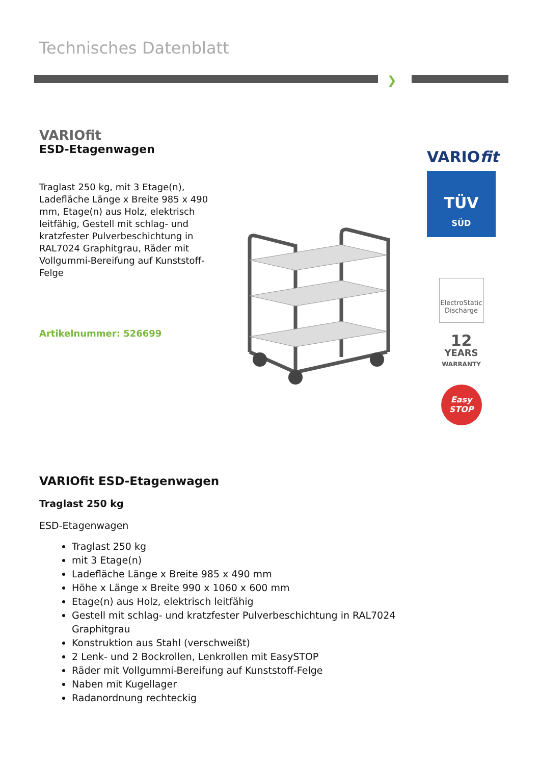Technisches Datenblatt
❯
VARIOfit
ESD-Etagenwagen
Traglast 250 kg, mit 3 Etage(n), Ladefläche Länge x Breite 985 x 490 mm, Etage(n) aus Holz, elektrisch leitfähig, Gestell mit schlag- und kratzfester Pulverbeschichtung in RAL7024 Graphitgrau, Räder mit Vollgummi-Bereifung auf Kunststoff-Felge
Artikelnummer: 526699
VARIOfit
TÜV
SÜD
ElectroStatic Discharge
12
YEARS
WARRANTY
Easy
STOP
VARIOfit ESD-Etagenwagen
Traglast 250 kg
ESD-Etagenwagen
Traglast 250 kg
mit 3 Etage(n)
Ladefläche Länge x Breite 985 x 490 mm
Höhe x Länge x Breite 990 x 1060 x 600 mm
Etage(n) aus Holz, elektrisch leitfähig
Gestell mit schlag- und kratzfester Pulverbeschichtung in RAL7024 Graphitgrau
Konstruktion aus Stahl (verschweißt)
2 Lenk- und 2 Bockrollen, Lenkrollen mit EasySTOP
Räder mit Vollgummi-Bereifung auf Kunststoff-Felge
Naben mit Kugellager
Radanordnung rechteckig